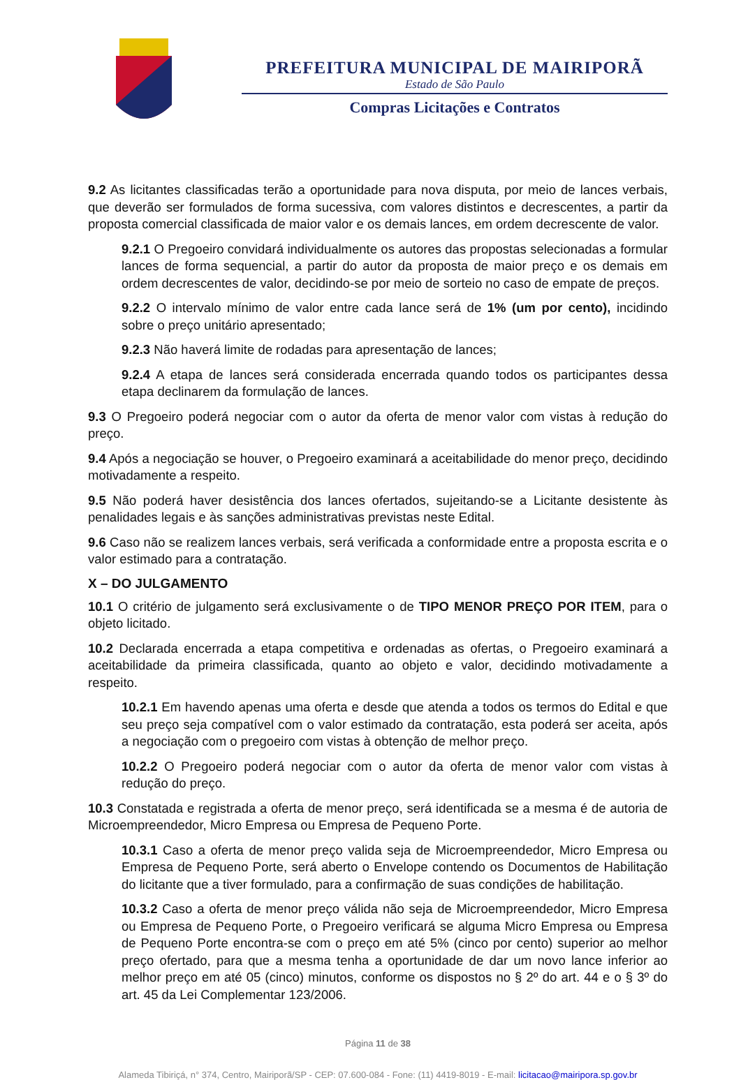PREFEITURA MUNICIPAL DE MAIRIPORÃ
Estado de São Paulo
Compras Licitações e Contratos
9.2 As licitantes classificadas terão a oportunidade para nova disputa, por meio de lances verbais, que deverão ser formulados de forma sucessiva, com valores distintos e decrescentes, a partir da proposta comercial classificada de maior valor e os demais lances, em ordem decrescente de valor.
9.2.1 O Pregoeiro convidará individualmente os autores das propostas selecionadas a formular lances de forma sequencial, a partir do autor da proposta de maior preço e os demais em ordem decrescentes de valor, decidindo-se por meio de sorteio no caso de empate de preços.
9.2.2 O intervalo mínimo de valor entre cada lance será de 1% (um por cento), incidindo sobre o preço unitário apresentado;
9.2.3 Não haverá limite de rodadas para apresentação de lances;
9.2.4 A etapa de lances será considerada encerrada quando todos os participantes dessa etapa declinarem da formulação de lances.
9.3 O Pregoeiro poderá negociar com o autor da oferta de menor valor com vistas à redução do preço.
9.4 Após a negociação se houver, o Pregoeiro examinará a aceitabilidade do menor preço, decidindo motivadamente a respeito.
9.5 Não poderá haver desistência dos lances ofertados, sujeitando-se a Licitante desistente às penalidades legais e às sanções administrativas previstas neste Edital.
9.6 Caso não se realizem lances verbais, será verificada a conformidade entre a proposta escrita e o valor estimado para a contratação.
X – DO JULGAMENTO
10.1 O critério de julgamento será exclusivamente o de TIPO MENOR PREÇO POR ITEM, para o objeto licitado.
10.2 Declarada encerrada a etapa competitiva e ordenadas as ofertas, o Pregoeiro examinará a aceitabilidade da primeira classificada, quanto ao objeto e valor, decidindo motivadamente a respeito.
10.2.1 Em havendo apenas uma oferta e desde que atenda a todos os termos do Edital e que seu preço seja compatível com o valor estimado da contratação, esta poderá ser aceita, após a negociação com o pregoeiro com vistas à obtenção de melhor preço.
10.2.2 O Pregoeiro poderá negociar com o autor da oferta de menor valor com vistas à redução do preço.
10.3 Constatada e registrada a oferta de menor preço, será identificada se a mesma é de autoria de Microempreendedor, Micro Empresa ou Empresa de Pequeno Porte.
10.3.1 Caso a oferta de menor preço valida seja de Microempreendedor, Micro Empresa ou Empresa de Pequeno Porte, será aberto o Envelope contendo os Documentos de Habilitação do licitante que a tiver formulado, para a confirmação de suas condições de habilitação.
10.3.2 Caso a oferta de menor preço válida não seja de Microempreendedor, Micro Empresa ou Empresa de Pequeno Porte, o Pregoeiro verificará se alguma Micro Empresa ou Empresa de Pequeno Porte encontra-se com o preço em até 5% (cinco por cento) superior ao melhor preço ofertado, para que a mesma tenha a oportunidade de dar um novo lance inferior ao melhor preço em até 05 (cinco) minutos, conforme os dispostos no § 2º do art. 44 e o § 3º do art. 45 da Lei Complementar 123/2006.
Página 11 de 38
Alameda Tibiriçá, n° 374, Centro, Mairiporã/SP - CEP: 07.600-084 - Fone: (11) 4419-8019 - E-mail: licitacao@mairipora.sp.gov.br